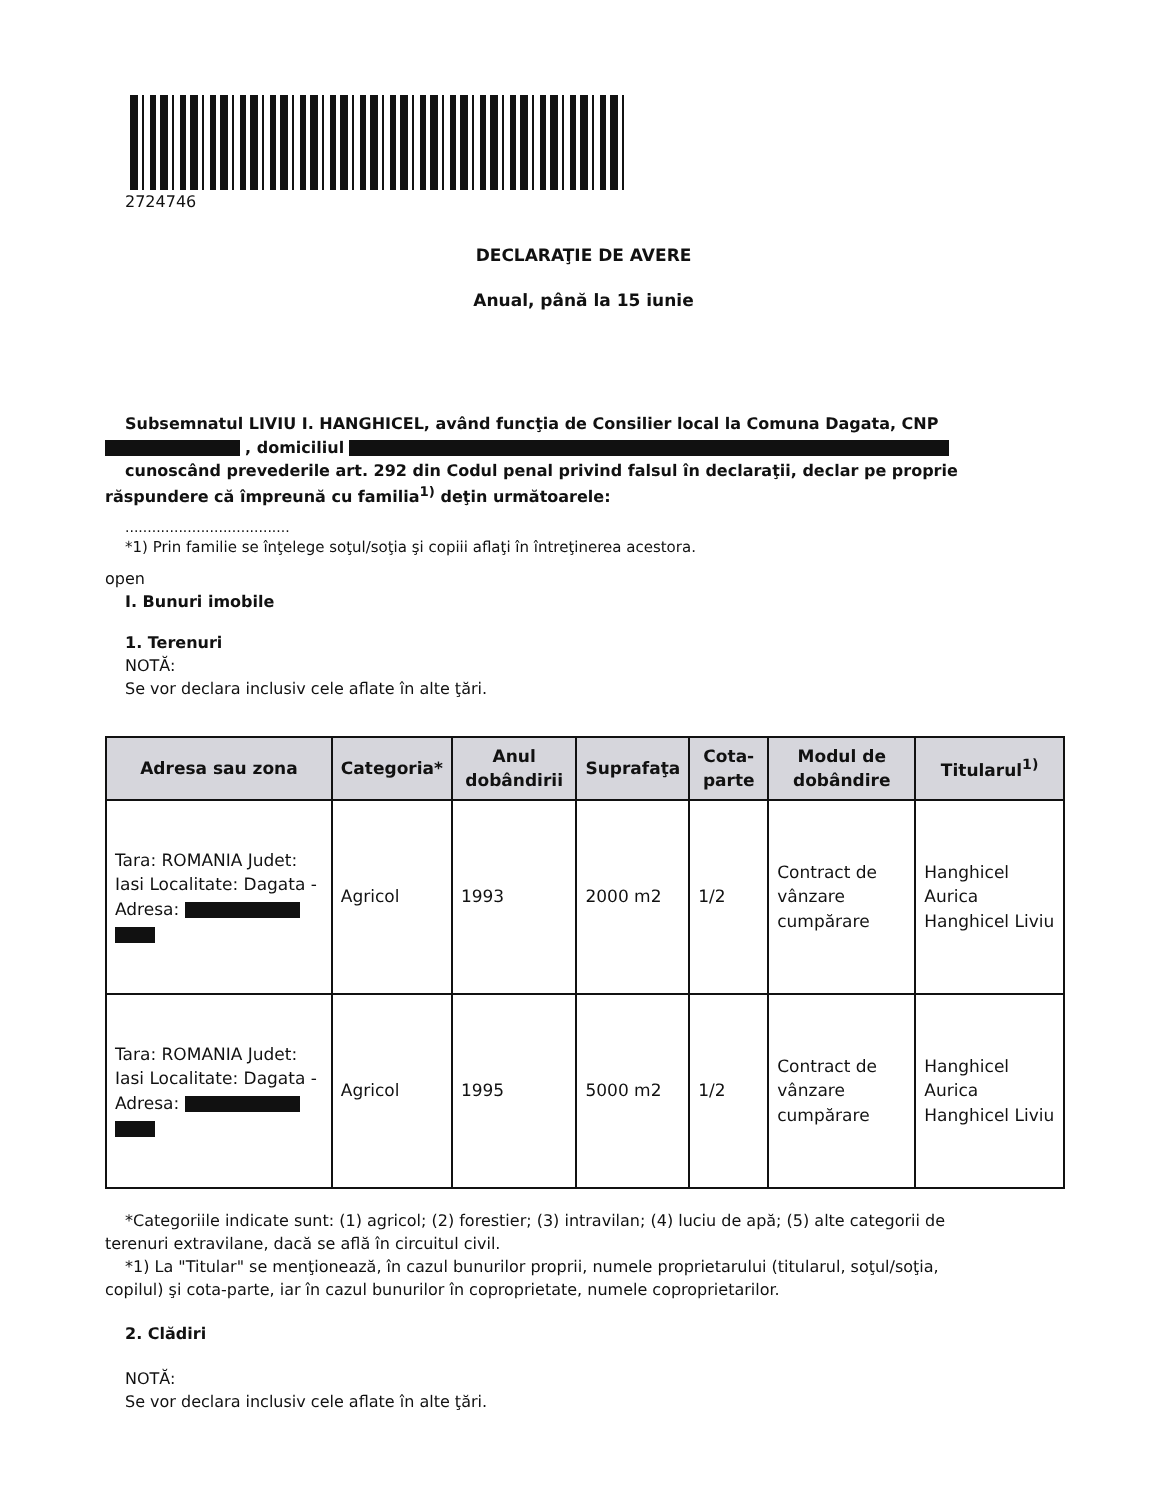2724746
DECLARAŢIE DE AVERE
Anual, până la 15 iunie
Subsemnatul LIVIU I. HANGHICEL, având funcţia de Consilier local la Comuna Dagata, CNP
, domiciliul
cunoscând prevederile art. 292 din Codul penal privind falsul în declaraţii, declar pe proprie
răspundere că împreună cu familia<sup>1)</sup> deţin următoarele:
.....................................
*1) Prin familie se înţelege soţul/soţia şi copiii aflaţi în întreţinerea acestora.
open
I. Bunuri imobile
1. Terenuri
NOTĂ:
Se vor declara inclusiv cele aflate în alte ţări.
| Adresa sau zona | Categoria* | Anul dobândirii | Suprafaţa | Cota-parte | Modul de dobândire | Titularul<sup>1)</sup> |
| --- | --- | --- | --- | --- | --- | --- |
| Tara: ROMANIA Judet: Iasi Localitate: Dagata - Adresa: | Agricol | 1993 | 2000 m2 | 1/2 | Contract de vânzare cumpărare | Hanghicel Aurica Hanghicel Liviu |
| Tara: ROMANIA Judet: Iasi Localitate: Dagata - Adresa: | Agricol | 1995 | 5000 m2 | 1/2 | Contract de vânzare cumpărare | Hanghicel Aurica Hanghicel Liviu |
*Categoriile indicate sunt: (1) agricol; (2) forestier; (3) intravilan; (4) luciu de apă; (5) alte categorii de
terenuri extravilane, dacă se află în circuitul civil.
*1) La "Titular" se menţionează, în cazul bunurilor proprii, numele proprietarului (titularul, soţul/soţia,
copilul) şi cota-parte, iar în cazul bunurilor în coproprietate, numele coproprietarilor.
2. Clădiri
NOTĂ:
Se vor declara inclusiv cele aflate în alte ţări.